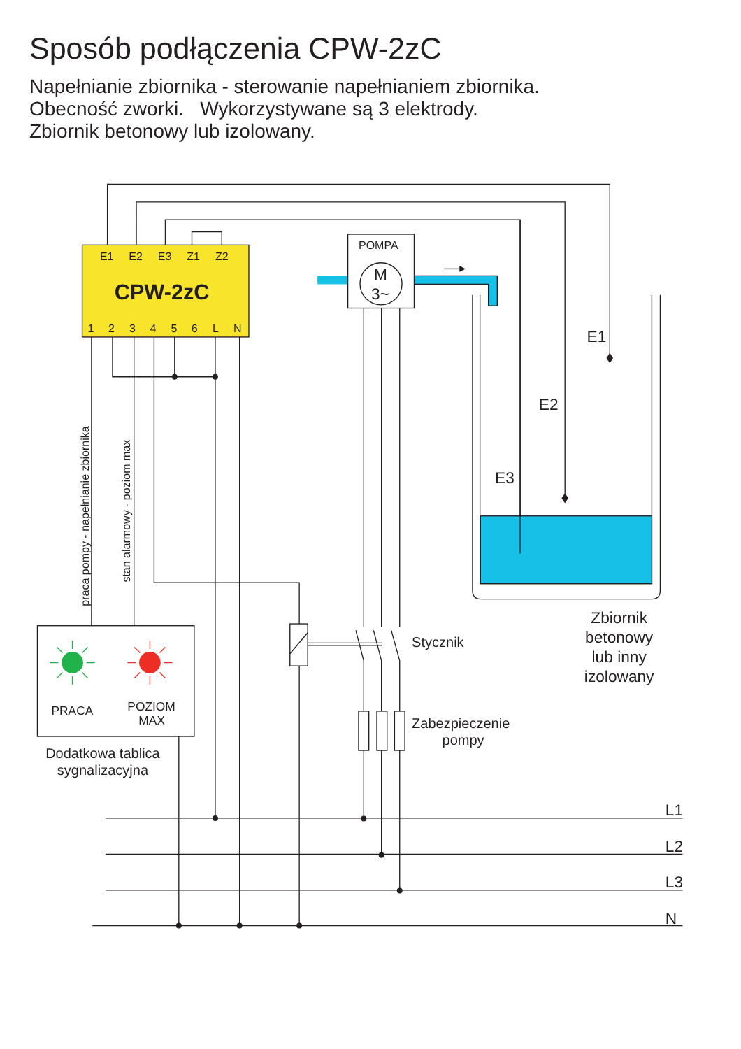Sposób podłączenia CPW-2zC
Napełnianie zbiornika - sterowanie napełnianiem zbiornika.
Obecność zworki. Wykorzystywane są 3 elektrody.
Zbiornik betonowy lub izolowany.
E1
E2
E3
Z1
Z2
CPW-2zC
1
2
3
4
5
6
L
N
POMPA
M
3~
E1
E2
E3
praca pompy - napełnianie zbiornika
stan alarmowy - poziom max
Stycznik
Zabezpieczenie
pompy
Zbiornik
betonowy
lub inny
izolowany
PRACA
POZIOM
MAX
Dodatkowa tablica
sygnalizacyjna
L1
L2
L3
N